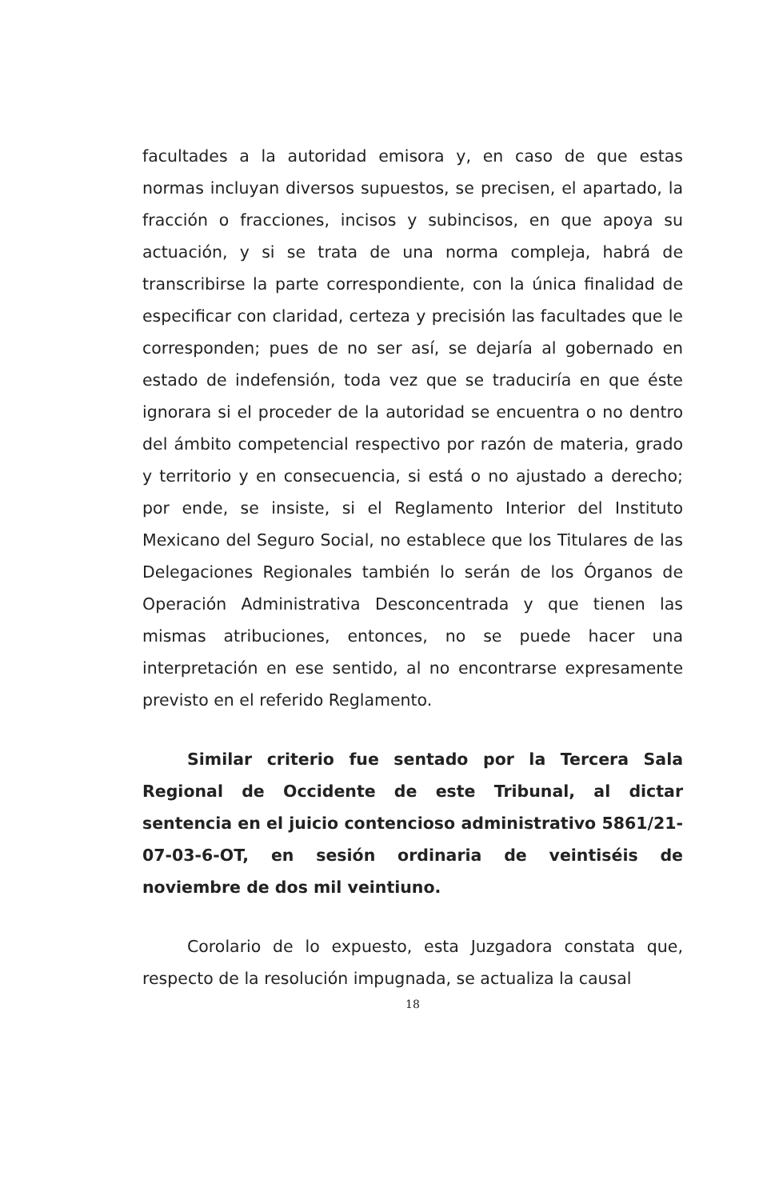facultades a la autoridad emisora y, en caso de que estas normas incluyan diversos supuestos, se precisen, el apartado, la fracción o fracciones, incisos y subincisos, en que apoya su actuación, y si se trata de una norma compleja, habrá de transcribirse la parte correspondiente, con la única finalidad de especificar con claridad, certeza y precisión las facultades que le corresponden; pues de no ser así, se dejaría al gobernado en estado de indefensión, toda vez que se traduciría en que éste ignorara si el proceder de la autoridad se encuentra o no dentro del ámbito competencial respectivo por razón de materia, grado y territorio y en consecuencia, si está o no ajustado a derecho; por ende, se insiste, si el Reglamento Interior del Instituto Mexicano del Seguro Social, no establece que los Titulares de las Delegaciones Regionales también lo serán de los Órganos de Operación Administrativa Desconcentrada y que tienen las mismas atribuciones, entonces, no se puede hacer una interpretación en ese sentido, al no encontrarse expresamente previsto en el referido Reglamento.
Similar criterio fue sentado por la Tercera Sala Regional de Occidente de este Tribunal, al dictar sentencia en el juicio contencioso administrativo 5861/21-07-03-6-OT, en sesión ordinaria de veintiséis de noviembre de dos mil veintiuno.
Corolario de lo expuesto, esta Juzgadora constata que, respecto de la resolución impugnada, se actualiza la causal
18